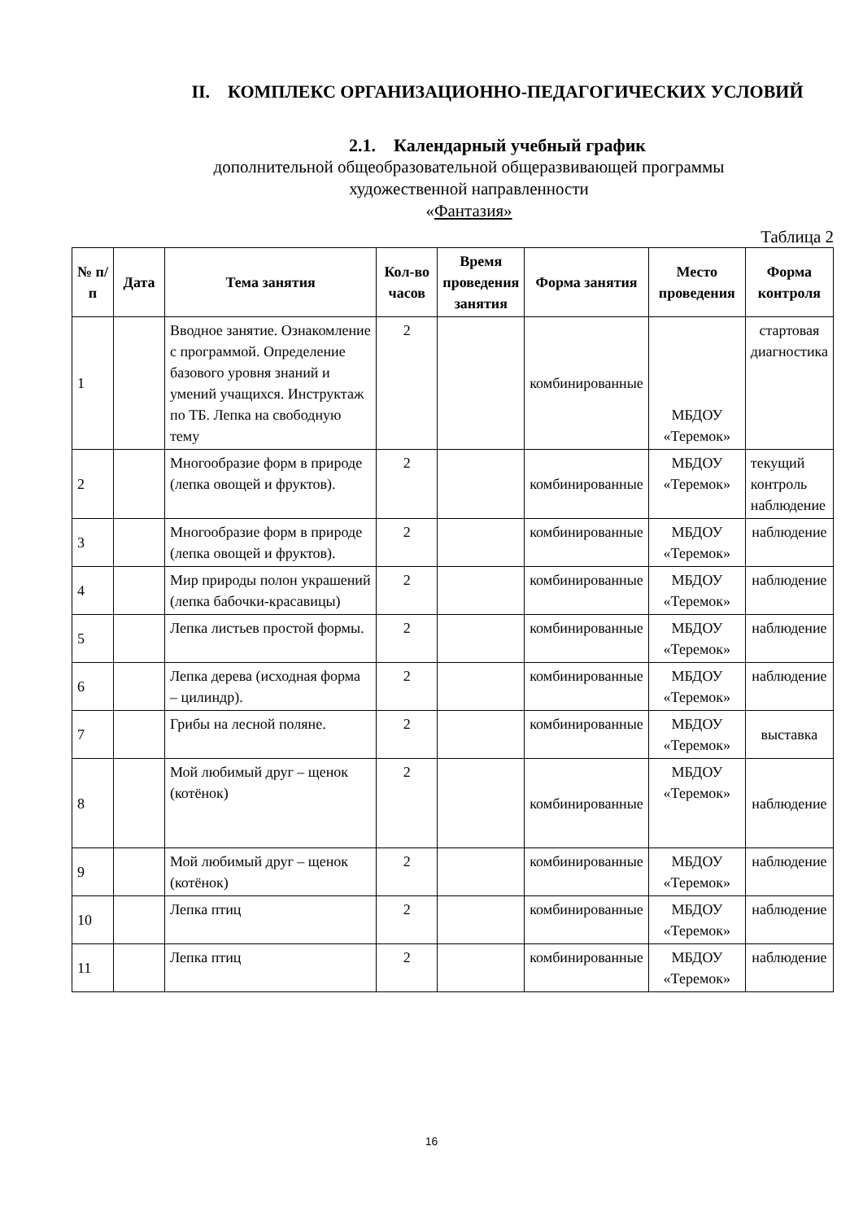II. КОМПЛЕКС ОРГАНИЗАЦИОННО-ПЕДАГОГИЧЕСКИХ УСЛОВИЙ
2.1. Календарный учебный график
дополнительной общеобразовательной общеразвивающей программы
художественной направленности
«Фантазия»
Таблица 2
| № п/п | Дата | Тема занятия | Кол-во часов | Время проведения занятия | Форма занятия | Место проведения | Форма контроля |
| --- | --- | --- | --- | --- | --- | --- | --- |
| 1 | | Вводное занятие. Ознакомление с программой. Определение базового уровня знаний и умений учащихся. Инструктаж по ТБ. Лепка на свободную тему | 2 | | комбинированные | МБДОУ «Теремок» | стартовая диагностика |
| 2 | | Многообразие форм в природе (лепка овощей и фруктов). | 2 | | комбинированные | МБДОУ «Теремок» | текущий контроль наблюдение |
| 3 | | Многообразие форм в природе (лепка овощей и фруктов). | 2 | | комбинированные | МБДОУ «Теремок» | наблюдение |
| 4 | | Мир природы полон украшений (лепка бабочки-красавицы) | 2 | | комбинированные | МБДОУ «Теремок» | наблюдение |
| 5 | | Лепка листьев простой формы. | 2 | | комбинированные | МБДОУ «Теремок» | наблюдение |
| 6 | | Лепка дерева (исходная форма – цилиндр). | 2 | | комбинированные | МБДОУ «Теремок» | наблюдение |
| 7 | | Грибы на лесной поляне. | 2 | | комбинированные | МБДОУ «Теремок» | выставка |
| 8 | | Мой любимый друг – щенок (котёнок) | 2 | | комбинированные | МБДОУ «Теремок» | наблюдение |
| 9 | | Мой любимый друг – щенок (котёнок) | 2 | | комбинированные | МБДОУ «Теремок» | наблюдение |
| 10 | | Лепка птиц | 2 | | комбинированные | МБДОУ «Теремок» | наблюдение |
| 11 | | Лепка птиц | 2 | | комбинированные | МБДОУ «Теремок» | наблюдение |
16